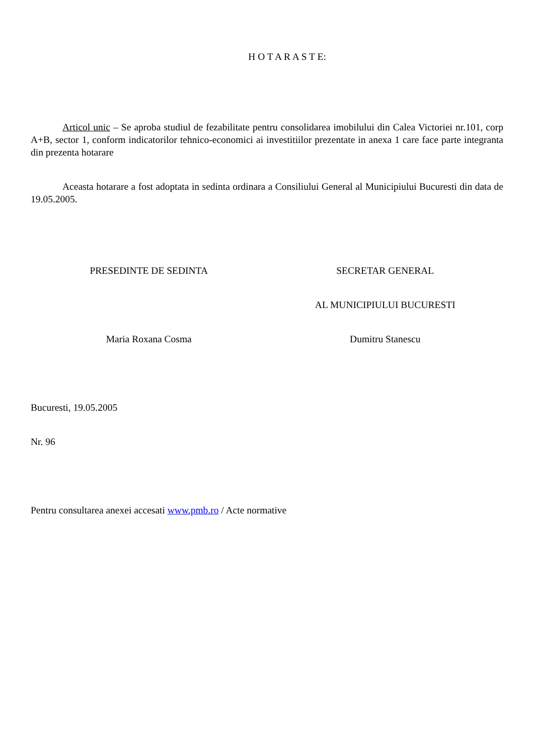H O T A R A S T E:
Articol unic – Se aproba studiul de fezabilitate pentru consolidarea imobilului din Calea Victoriei nr.101, corp A+B, sector 1, conform indicatorilor tehnico-economici ai investitiilor prezentate in anexa 1 care face parte integranta din prezenta hotarare
Aceasta hotarare a fost adoptata in sedinta ordinara a Consiliului General al Municipiului Bucuresti din data de 19.05.2005.
PRESEDINTE DE SEDINTA SECRETAR GENERAL
AL MUNICIPIULUI BUCURESTI
Maria Roxana Cosma Dumitru Stanescu
Bucuresti, 19.05.2005
Nr. 96
Pentru consultarea anexei accesati www.pmb.ro / Acte normative